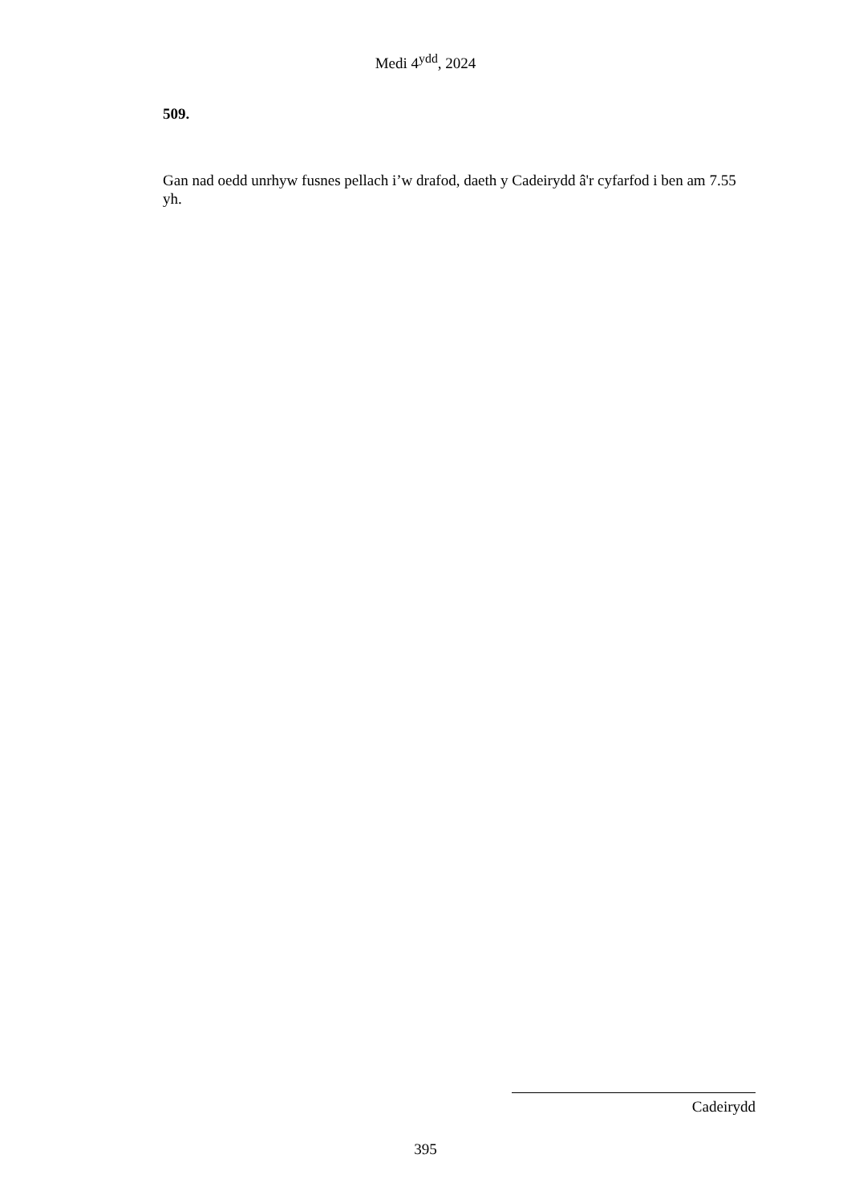Medi 4<sup>ydd</sup>, 2024
509.
Gan nad oedd unrhyw fusnes pellach i’w drafod, daeth y Cadeirydd â'r cyfarfod i ben am 7.55 yh.
Cadeirydd
395